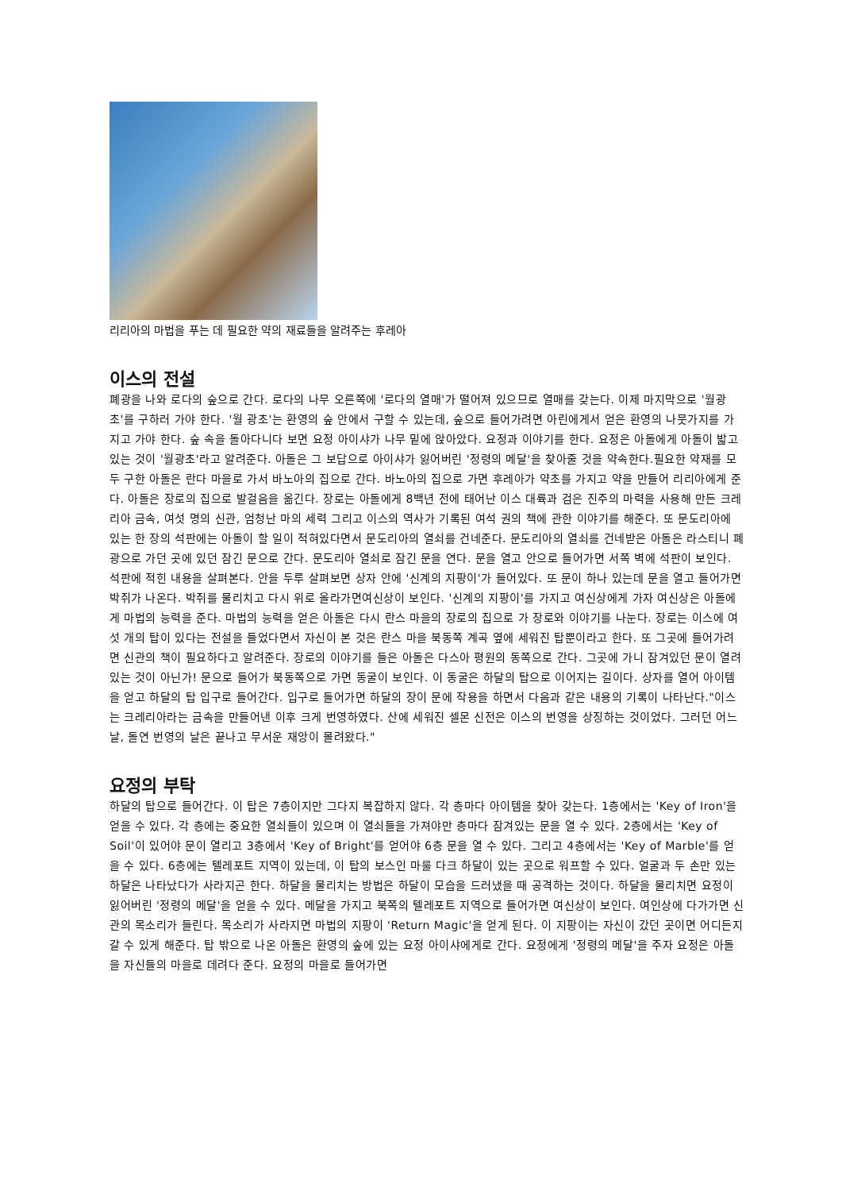리리아의 마법을 푸는 데 필요한 약의 재료들을 알려주는 후레아
이스의 전설
폐광을 나와 로다의 숲으로 간다. 로다의 나무 오른쪽에 '로다의 열매'가 떨어져 있으므로 열매를 갖는다. 이제 마지막으로 '월광초'를 구하러 가야 한다. '월 광초'는 환영의 숲 안에서 구할 수 있는데, 숲으로 들어가려면 아린에게서 얻은 환영의 나뭇가지를 가지고 가야 한다. 숲 속을 돌아다니다 보면 요정 아이샤가 나무 밑에 앉아았다. 요정과 이야기를 한다. 요정은 아돌에게 아돌이 밟고 있는 것이 '월광초'라고 알려준다. 아돌은 그 보답으로 아이샤가 잃어버린 '정령의 메달'을 찾아줄 것을 약속한다.필요한 약재를 모두 구한 아돌은 란다 마을로 가서 바노아의 집으로 간다. 바노아의 집으로 가면 후레아가 약초를 가지고 약을 만들어 리리아에게 준다. 아돌은 장로의 집으로 발걸음을 옮긴다. 장로는 아돌에게 8백년 전에 태어난 이스 대륙과 검은 진주의 마력을 사용해 만든 크레리아 금속, 여섯 명의 신관, 엄청난 마의 세력 그리고 이스의 역사가 기록된 여석 권의 책에 관한 이야기를 해준다. 또 문도리아에 있는 한 장의 석판에는 아돌이 할 일이 적혀있다면서 문도리아의 열쇠를 건네준다. 문도리아의 열쇠를 건네받은 아돌은 라스티니 폐광으로 가던 곳에 있던 잠긴 문으로 간다. 문도리아 열쇠로 잠긴 문을 연다. 문을 열고 안으로 들어가면 서쪽 벽에 석판이 보인다. 석판에 적힌 내용을 살펴본다. 안을 두루 살펴보면 상자 안에 '신계의 지팡이'가 들어있다. 또 문이 하나 있는데 문을 열고 들어가면 박쥐가 나온다. 박쥐를 물리치고 다시 위로 올라가면여신상이 보인다. '신계의 지팡이'를 가지고 여신상에게 가자 여신상은 아돌에게 마법의 능력을 준다. 마법의 능력을 얻은 아돌은 다시 란스 마을의 장로의 집으로 가 장로와 이야기를 나눈다. 장로는 이스에 여섯 개의 탑이 있다는 전설을 들었다면서 자신이 본 것은 란스 마을 북동쪽 계곡 옆에 세워진 탑뿐이라고 한다. 또 그곳에 들어가려면 신관의 책이 필요하다고 알려준다. 장로의 이야기를 들은 아돌은 다스아 평원의 동쪽으로 간다. 그곳에 가니 잠겨있던 문이 열려있는 것이 아닌가! 문으로 들어가 북동쪽으로 가면 동굴이 보인다. 이 동굴은 하달의 탑으로 이어지는 길이다. 상자를 열어 아이템을 얻고 하달의 탑 입구로 들어간다. 입구로 들어가면 하달의 장이 문에 작용을 하면서 다음과 같은 내용의 기록이 나타난다."이스는 크레리아라는 금속을 만들어낸 이후 크게 번영하였다. 산에 세워진 셀몬 신전은 이스의 번영을 상징하는 것이었다. 그러던 어느날, 돌연 번영의 날은 끝나고 무서운 재앙이 몰려왔다."
요정의 부탁
하달의 탑으로 들어간다. 이 탑은 7층이지만 그다지 복잡하지 않다. 각 층마다 아이템을 찾아 갖는다. 1층에서는 'Key of Iron'을 얻을 수 있다. 각 층에는 중요한 열쇠들이 있으며 이 열쇠들을 가져야만 층마다 잠겨있는 문을 열 수 있다. 2층에서는 'Key of Soil'이 있어야 문이 열리고 3층에서 'Key of Bright'를 얻어야 6층 문을 열 수 있다. 그리고 4층에서는 'Key of Marble'를 얻을 수 있다. 6층에는 텔레포트 지역이 있는데, 이 탑의 보스인 마룰 다크 하달이 있는 곳으로 워프할 수 있다. 얼굴과 두 손만 있는 하달은 나타났다가 사라지곤 한다. 하달을 물리치는 방법은 하달이 모습을 드러냈을 때 공격하는 것이다. 하달을 물리치면 요정이 잃어버린 '정령의 메달'을 얻을 수 있다. 메달을 가지고 북쪽의 텔레포트 지역으로 들어가면 여신상이 보인다. 여인상에 다가가면 신관의 목소리가 들린다. 목소리가 사라지면 마법의 지팡이 'Return Magic'을 얻게 된다. 이 지팡이는 자신이 갔던 곳이면 어디든지 갈 수 있게 해준다. 탑 밖으로 나온 아돌은 환영의 숲에 있는 요정 아이샤에게로 간다. 요정에게 '정령의 메달'을 주자 요정은 아돌을 자신들의 마을로 데려다 준다. 요정의 마을로 들어가면